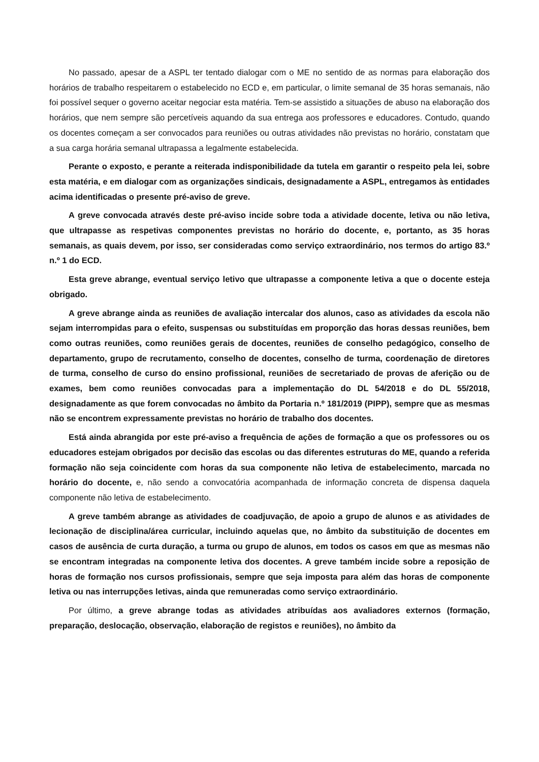No passado, apesar de a ASPL ter tentado dialogar com o ME no sentido de as normas para elaboração dos horários de trabalho respeitarem o estabelecido no ECD e, em particular, o limite semanal de 35 horas semanais, não foi possível sequer o governo aceitar negociar esta matéria. Tem-se assistido a situações de abuso na elaboração dos horários, que nem sempre são percetíveis aquando da sua entrega aos professores e educadores. Contudo, quando os docentes começam a ser convocados para reuniões ou outras atividades não previstas no horário, constatam que a sua carga horária semanal ultrapassa a legalmente estabelecida.
Perante o exposto, e perante a reiterada indisponibilidade da tutela em garantir o respeito pela lei, sobre esta matéria, e em dialogar com as organizações sindicais, designadamente a ASPL, entregamos às entidades acima identificadas o presente pré-aviso de greve.
A greve convocada através deste pré-aviso incide sobre toda a atividade docente, letiva ou não letiva, que ultrapasse as respetivas componentes previstas no horário do docente, e, portanto, as 35 horas semanais, as quais devem, por isso, ser consideradas como serviço extraordinário, nos termos do artigo 83.º n.º 1 do ECD.
Esta greve abrange, eventual serviço letivo que ultrapasse a componente letiva a que o docente esteja obrigado.
A greve abrange ainda as reuniões de avaliação intercalar dos alunos, caso as atividades da escola não sejam interrompidas para o efeito, suspensas ou substituídas em proporção das horas dessas reuniões, bem como outras reuniões, como reuniões gerais de docentes, reuniões de conselho pedagógico, conselho de departamento, grupo de recrutamento, conselho de docentes, conselho de turma, coordenação de diretores de turma, conselho de curso do ensino profissional, reuniões de secretariado de provas de aferição ou de exames, bem como reuniões convocadas para a implementação do DL 54/2018 e do DL 55/2018, designadamente as que forem convocadas no âmbito da Portaria n.º 181/2019 (PIPP), sempre que as mesmas não se encontrem expressamente previstas no horário de trabalho dos docentes.
Está ainda abrangida por este pré-aviso a frequência de ações de formação a que os professores ou os educadores estejam obrigados por decisão das escolas ou das diferentes estruturas do ME, quando a referida formação não seja coincidente com horas da sua componente não letiva de estabelecimento, marcada no horário do docente, e, não sendo a convocatória acompanhada de informação concreta de dispensa daquela componente não letiva de estabelecimento.
A greve também abrange as atividades de coadjuvação, de apoio a grupo de alunos e as atividades de lecionação de disciplina/área curricular, incluindo aquelas que, no âmbito da substituição de docentes em casos de ausência de curta duração, a turma ou grupo de alunos, em todos os casos em que as mesmas não se encontram integradas na componente letiva dos docentes. A greve também incide sobre a reposição de horas de formação nos cursos profissionais, sempre que seja imposta para além das horas de componente letiva ou nas interrupções letivas, ainda que remuneradas como serviço extraordinário.
Por último, a greve abrange todas as atividades atribuídas aos avaliadores externos (formação, preparação, deslocação, observação, elaboração de registos e reuniões), no âmbito da